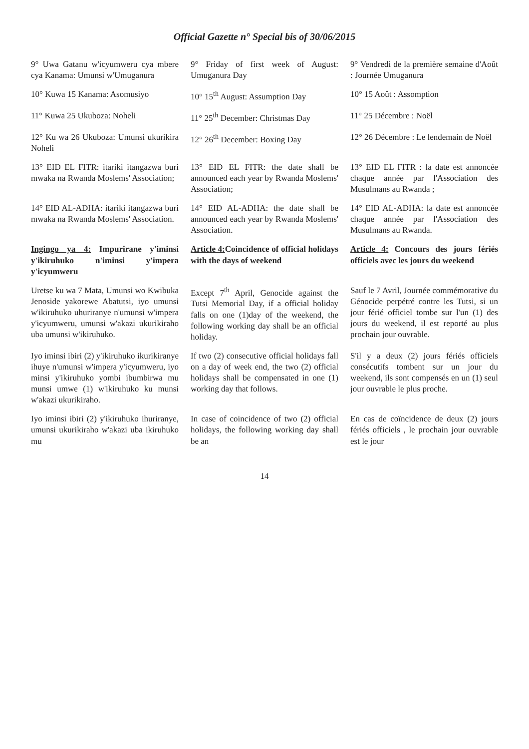Official Gazette n° Special bis of 30/06/2015
| 9° Uwa Gatanu w'icyumweru cya mbere cya Kanama: Umunsi w'Umuganura | 9° Friday of first week of August: Umuganura Day | 9° Vendredi de la première semaine d'Août : Journée Umuganura |
| 10° Kuwa 15 Kanama: Asomusiyo | 10° 15<sup>th</sup> August: Assumption Day | 10° 15 Août : Assomption |
| 11° Kuwa 25 Ukuboza: Noheli | 11° 25<sup>th</sup> December: Christmas Day | 11° 25 Décembre : Noël |
| 12° Ku wa 26 Ukuboza: Umunsi ukurikira Noheli | 12° 26<sup>th</sup> December: Boxing Day | 12° 26 Décembre : Le lendemain de Noël |
| 13° EID EL FITR: itariki itangazwa buri mwaka na Rwanda Moslems' Association; | 13° EID EL FITR: the date shall be announced each year by Rwanda Moslems' Association; | 13° EID EL FITR : la date est annoncée chaque année par l'Association des Musulmans au Rwanda ; |
| 14° EID AL-ADHA: itariki itangazwa buri mwaka na Rwanda Moslems' Association. | 14° EID AL-ADHA: the date shall be announced each year by Rwanda Moslems' Association. | 14° EID AL-ADHA: la date est annoncée chaque année par l'Association des Musulmans au Rwanda. |
| Ingingo ya 4: Impurirane y'iminsi y'ikiruhuko n'iminsi y'impera y'icyumweru | Article 4: Coincidence of official holidays with the days of weekend | Article 4: Concours des jours fériés officiels avec les jours du weekend |
| Uretse ku wa 7 Mata, Umunsi wo Kwibuka Jenoside yakorewe Abatutsi, iyo umunsi w'ikiruhuko uhuriranye n'umunsi w'impera y'icyumweru, umunsi w'akazi ukurikiraho uba umunsi w'ikiruhuko. | Except 7<sup>th</sup> April, Genocide against the Tutsi Memorial Day, if a official holiday falls on one (1)day of the weekend, the following working day shall be an official holiday. | Sauf le 7 Avril, Journée commémorative du Génocide perpétré contre les Tutsi, si un jour férié officiel tombe sur l'un (1) des jours du weekend, il est reporté au plus prochain jour ouvrable. |
| Iyo iminsi ibiri (2) y'ikiruhuko ikurikiranye ihuye n'umunsi w'impera y'icyumweru, iyo minsi y'ikiruhuko yombi ibumbirwa mu munsi umwe (1) w'ikiruhuko ku munsi w'akazi ukurikiraho. | If two (2) consecutive official holidays fall on a day of week end, the two (2) official holidays shall be compensated in one (1) working day that follows. | S'il y a deux (2) jours fériés officiels consécutifs tombent sur un jour du weekend, ils sont compensés en un (1) seul jour ouvrable le plus proche. |
| Iyo iminsi ibiri (2) y'ikiruhuko ihuriranye, umunsi ukurikiraho w'akazi uba ikiruhuko mu | In case of coincidence of two (2) official holidays, the following working day shall be an | En cas de coïncidence de deux (2) jours fériés officiels , le prochain jour ouvrable est le jour |
14